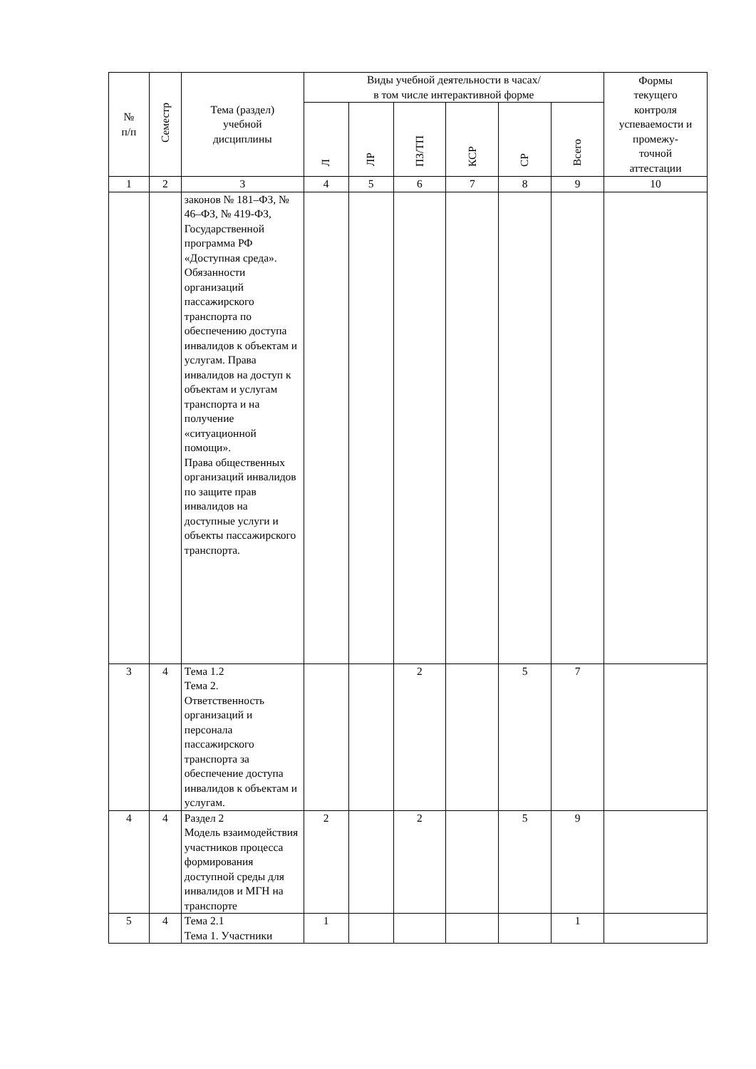| № п/п | Семестр | Тема (раздел) учебной дисциплины | Виды учебной деятельности в часах/ в том числе интерактивной форме | | | | | | Формы текущего контроля успеваемости и промежу- точной аттестации |
| --- | --- | --- | --- | --- | --- | --- | --- | --- | --- |
| | | | Л | ЛР | ПЗ/ТП | КСР | СР | Всего | |
| 1 | 2 | 3 | 4 | 5 | 6 | 7 | 8 | 9 | 10 |
| | | законов № 181–ФЗ, № 46–ФЗ, № 419-ФЗ, Государственной программа РФ «Доступная среда». Обязанности организаций пассажирского транспорта по обеспечению доступа инвалидов к объектам и услугам. Права инвалидов на доступ к объектам и услугам транспорта и на получение «ситуационной помощи». Права общественных организаций инвалидов по защите прав инвалидов на доступные услуги и объекты пассажирского транспорта. | | | | | | | |
| 3 | 4 | Тема 1.2 Тема 2. Ответственность организаций и персонала пассажирского транспорта за обеспечение доступа инвалидов к объектам и услугам. | | | 2 | | 5 | 7 | |
| 4 | 4 | Раздел 2 Модель взаимодействия участников процесса формирования доступной среды для инвалидов и МГН на транспорте | 2 | | 2 | | 5 | 9 | |
| 5 | 4 | Тема 2.1 Тема 1. Участники | 1 | | | | | 1 | |